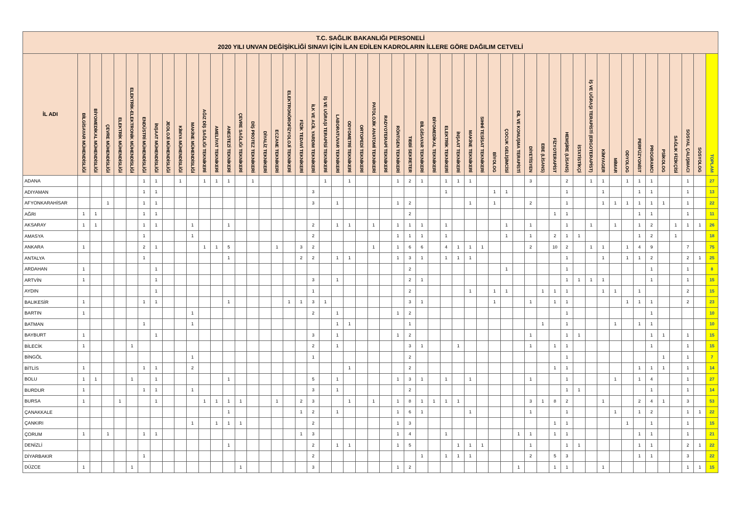| T.C. SAĞLIK BAKANLIĞI PERSONELİ 2020 YILI UNVAN DEĞİŞİKLİĞİ SINAVI İÇİN İLAN EDİLEN KADROLARIN İLLERE GÖRE DAĞILIM CETVELİ | | | | | | | | | | | | | | | | | | | | | | | | | | | | | | | | | | | | | | | | | | | | | | | | | | | | | |
| --- | --- | --- | --- | --- | --- | --- | --- | --- | --- | --- | --- | --- | --- | --- | --- | --- | --- | --- | --- | --- | --- | --- | --- | --- | --- | --- | --- | --- | --- | --- | --- | --- | --- | --- | --- | --- | --- | --- | --- | --- | --- | --- | --- | --- | --- | --- | --- | --- | --- | --- | --- | --- | --- |
| İL ADI | BİLGİSAYAR MÜHENDİSLİĞİ | BİYOMEDİKAL MÜHENDİSLİĞİ | ÇEVRE MÜHENDİSLİĞİ | ELEKTRİK MÜHENDİSLİĞİ | ELEKTRİK-ELEKTRONİK MÜHENDİSLİĞİ | ENDÜSTRİ MÜHENDİSLİĞİ | İNŞAAT MÜHENDİSLİĞİ | JEOLOJİ MÜHENDİSLİĞİ | KİMYA MÜHENDİSLİĞİ | MAKİNE MÜHENDİSLİĞİ | AĞIZ DİŞ SAĞLIĞI TEKNİKERİ | AMELİYAT TEKNİKERİ | ANESTEZİ TEKNİKERİ | ÇEVRE SAĞLIĞI TEKNİKERİ | DİŞ PROTEZ TEKNİKERİ | DİYALİZ TEKNİKERİ | ECZANE TEKNİKERİ | ELEKTRONÖROFİZYOLOJİ TEKNİKERİ | FİZİK TEDAVİ TEKNİKERİ | İLK VE ACİL YARDIM TEKNİKERİ | İŞ VE UĞRAŞI TERAPİSİ TEKNİKERİ | LABORATUVAR TEKNİKERİ | ODYOMETRİ TEKNİKERİ | ORTOPEDİ TEKNİKERİ | PATOLOJİK ANATOMİ TEKNİKERİ | RADYOTERAPİ TEKNİKERİ | RÖNTGEN TEKNİKERİ | TIBBİ SEKRETER | BİLGİSAYAR TEKNİKERİ | BİYOMEDİKAL TEKNİKERİ | ELEKTRİK TEKNİKERİ | İNŞAAT TEKNİKERİ | MAKİNE TEKNİKERİ | SIHHİ TESİSAT TEKNİKERİ | BİYOLOG | ÇOCUK GELİŞİMCİSİ | DİL VE KONUŞMA TERAPİSTİ | DİYETİSYEN | EBE (LİSANS) | FİZYOTERAPİST | HEMŞİRE (LİSANS) | İSTATİSTİKÇİ | İŞ VE UĞRAŞI TERAPİSTİ (ERGOTERAPİST) | KİMYAGER | MİMAR | ODYOLOG | PERFÜZYONİST | PROGRAMCI | PSİKOLOG | SAĞLIK FİZİKÇİSİ | SOSYAL ÇALIŞMACI | SOSYOLOG | TOPLAM |
| ADANA | | | | | | 1 | 1 | | 1 | | 1 | 1 | 1 | | 1 | | | | | | 1 | | 1 | | | | 1 | 2 | 1 | | 1 | 1 | 1 | | | | | 3 | | | 2 | | 1 | 1 | | 1 | 1 | 1 | | | 1 | | 27 |
| ADIYAMAN | | | | | | 1 | 1 | | | | | | | | | | | | | 3 | | | | | | | | | | | 1 | | | | 1 | 1 | | | | | 1 | | | 1 | | | 1 | 1 | | | 1 | | 13 |
| AFYONKARAHİSAR | | | 1 | | | 1 | 1 | | | | | | | | | | | | | 3 | | 1 | | | | | 1 | 2 | | | | | 1 | | 1 | | | 2 | | | 1 | | | 1 | 1 | 1 | 1 | 1 | 1 | | 1 | | 22 |
| AĞRI | 1 | 1 | | | | 1 | 1 | | | | | | | | | | | | | | | | | | | | | 2 | | | | | | | | | | | | 1 | 1 | | | | | | 1 | 1 | | | 1 | | 11 |
| AKSARAY | 1 | 1 | | | | 1 | 1 | | | 1 | | | 1 | | | | | | | 2 | | 1 | 1 | | 1 | | 1 | 1 | 1 | | 1 | | | | | 1 | | 1 | | | 1 | | 1 | | 1 | | 1 | 2 | | 1 | 1 | 1 | 26 |
| AMASYA | | | | | | 1 | | | | 1 | | | | | | | | | | 2 | | | | | | | 1 | 1 | 1 | | 1 | | | | | 1 | | 1 | | 2 | 1 | 1 | | | | | 1 | 2 | | 1 | | | 18 |
| ANKARA | 1 | | | | | 2 | 1 | | | | 1 | 1 | 5 | | | | 1 | | 3 | 2 | | | | | 1 | | 1 | 6 | 6 | | 4 | 1 | 1 | 1 | | | | 2 | | 10 | 2 | | 1 | 1 | | 1 | 4 | 9 | | | 7 | | 75 |
| ANTALYA | | | | | | 1 | | | | | | | 1 | | | | | | 2 | 2 | | 1 | 1 | | | | 1 | 3 | 1 | | 1 | 1 | 1 | | | | | | | | 1 | | | 1 | | 1 | 1 | 2 | | | 2 | 1 | 25 |
| ARDAHAN | 1 | | | | | | 1 | | | | | | | | | | | | | | | | | | | | | 2 | | | | | | | | 1 | | | | | 1 | | | | | | | 1 | | | 1 | | 8 |
| ARTVİN | 1 | | | | | | 1 | | | | | | | | | | | | | 3 | | 1 | | | | | | 2 | 1 | | | | | | | | | | | | 1 | 1 | 1 | 1 | | | | 1 | | | 1 | | 15 |
| AYDIN | | | | | | | 1 | | | | | | | | | | | | | 1 | | | | | | | | 2 | | | | | 1 | | 1 | 1 | | | 1 | 1 | 1 | | | 1 | 1 | | 1 | | | | 2 | | 15 |
| BALIKESİR | 1 | | | | | 1 | 1 | | | | | | 1 | | | | | 1 | 1 | 3 | 1 | | | | | | | 3 | 1 | | | | | | 1 | | | 1 | | 1 | 1 | | | | | 1 | 1 | 1 | | | 2 | | 23 |
| BARTIN | 1 | | | | | | | | | 1 | | | | | | | | | | 2 | | 1 | | | | | 1 | 2 | | | | | | | | | | | | | 1 | | | | | | | 1 | | | | | 10 |
| BATMAN | | | | | | 1 | | | | 1 | | | | | | | | | | | | 1 | 1 | | | | | 1 | | | | | | | | | | | 1 | | 1 | | | | 1 | | 1 | 1 | | | | | 10 |
| BAYBURT | 1 | | | | | | 1 | | | | | | | | | | | | | 3 | | 1 | | | | | 1 | 2 | | | | | | | | | | 1 | | | 1 | 1 | | | | | | 1 | 1 | | 1 | | 15 |
| BİLECİK | 1 | | | | 1 | | | | | | | | | | | | | | | 2 | | 1 | | | | | | 3 | 1 | | | 1 | | | | | | 1 | | 1 | 1 | | | | | | | 1 | | | 1 | | 15 |
| BİNGÖL | | | | | | | | | | 1 | | | | | | | | | | 1 | | | | | | | | 2 | | | | | | | | | | | | | 1 | | | | | | | | 1 | | 1 | | 7 |
| BİTLİS | 1 | | | | | 1 | 1 | | | 2 | | | | | | | | | | | | | 1 | | | | | 2 | | | | | | | | | | | | 1 | 1 | | | | | | 1 | 1 | 1 | | 1 | | 14 |
| BOLU | 1 | 1 | | | 1 | | 1 | | | | | | 1 | | | | | | | 5 | | 1 | | | | | 1 | 3 | 1 | | 1 | | 1 | | | | | 1 | | | 1 | | | | 1 | | 1 | 4 | | | 1 | | 27 |
| BURDUR | 1 | | | | | 1 | 1 | | | 1 | | | | | | | | | | 3 | | 1 | | | | | | 2 | | | | | | | | | | | | | 1 | 1 | | | | | | 1 | | | 1 | | 14 |
| BURSA | 1 | | | 1 | | | 1 | | | | 1 | 1 | 1 | 1 | | | 1 | | 2 | 3 | | | 1 | | 1 | | 1 | 8 | 1 | 1 | 1 | 1 | | | | | | 3 | 1 | 8 | 2 | | | 1 | | | 2 | 4 | 1 | | 3 | | 53 |
| ÇANAKKALE | | | | | | | | | | | | | 1 | | | | | | 1 | 2 | | 1 | | | | | 1 | 6 | 1 | | | | 1 | | | | | 1 | | | 1 | | | | 1 | | 1 | 2 | | | 1 | 1 | 22 |
| ÇANKIRI | | | | | | | | | | 1 | | 1 | 1 | 1 | | | | | | 2 | | | | | | | 1 | 3 | | | | | | | | | | | | 1 | 1 | | | | | 1 | | 1 | | | 1 | | 15 |
| ÇORUM | 1 | | 1 | | | 1 | 1 | | | | | | | | | | | | 1 | 3 | | | | | | | 1 | 4 | | | 1 | | | | | | 1 | 1 | | 1 | 1 | | | | | | 1 | 1 | | | 1 | | 21 |
| DENİZLİ | | | | | | | | | | | | | 1 | | | | | | | 2 | | 1 | 1 | | | | 1 | 5 | | | | 1 | 1 | 1 | | | | 1 | | | 1 | 1 | | | | | 1 | 1 | | | 2 | 1 | 22 |
| DİYARBAKIR | | | | | | 1 | | | | | | | | | | | | | | 2 | | | | | | | | | 1 | | 1 | 1 | 1 | | | | | 2 | | 5 | 3 | | | | | | 1 | 1 | | | 3 | | 22 |
| DÜZCE | 1 | | | | 1 | | | | | | | | | 1 | | | | | | 3 | | | | | | | 1 | 2 | | | | | | | | | 1 | | | 1 | 1 | | | 1 | | | | | | | 1 | 1 | 15 |